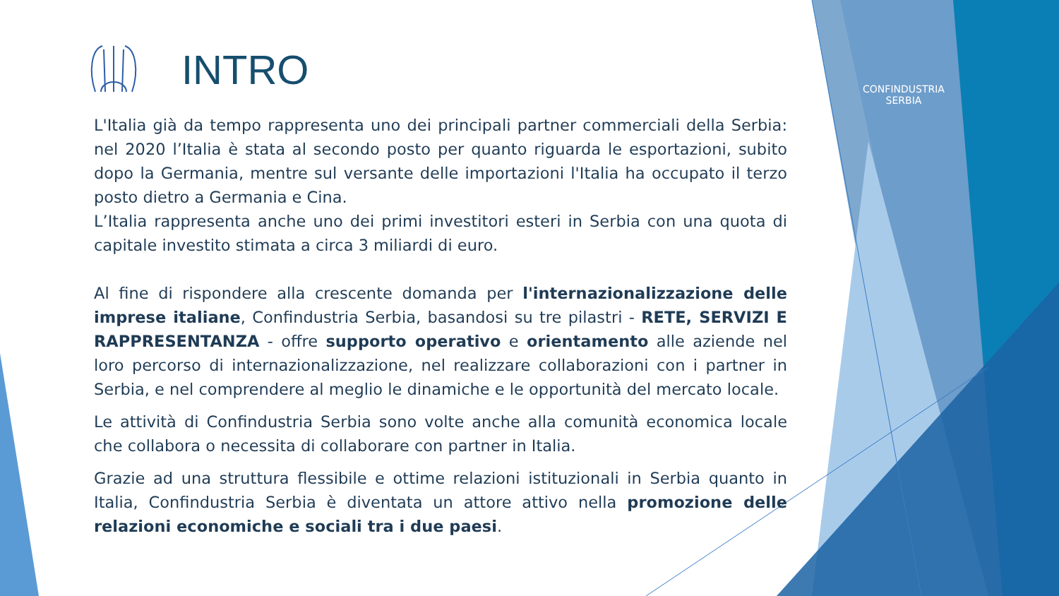INTRO
CONFINDUSTRIA
SERBIA
L'Italia già da tempo rappresenta uno dei principali partner commerciali della Serbia: nel 2020 l’Italia è stata al secondo posto per quanto riguarda le esportazioni, subito dopo la Germania, mentre sul versante delle importazioni l'Italia ha occupato il terzo posto dietro a Germania e Cina.
L’Italia rappresenta anche uno dei primi investitori esteri in Serbia con una quota di capitale investito stimata a circa 3 miliardi di euro.
Al fine di rispondere alla crescente domanda per l'internazionalizzazione delle imprese italiane, Confindustria Serbia, basandosi su tre pilastri - RETE, SERVIZI E RAPPRESENTANZA - offre supporto operativo e orientamento alle aziende nel loro percorso di internazionalizzazione, nel realizzare collaborazioni con i partner in Serbia, e nel comprendere al meglio le dinamiche e le opportunità del mercato locale.
Le attività di Confindustria Serbia sono volte anche alla comunità economica locale che collabora o necessita di collaborare con partner in Italia.
Grazie ad una struttura flessibile e ottime relazioni istituzionali in Serbia quanto in Italia, Confindustria Serbia è diventata un attore attivo nella promozione delle relazioni economiche e sociali tra i due paesi.